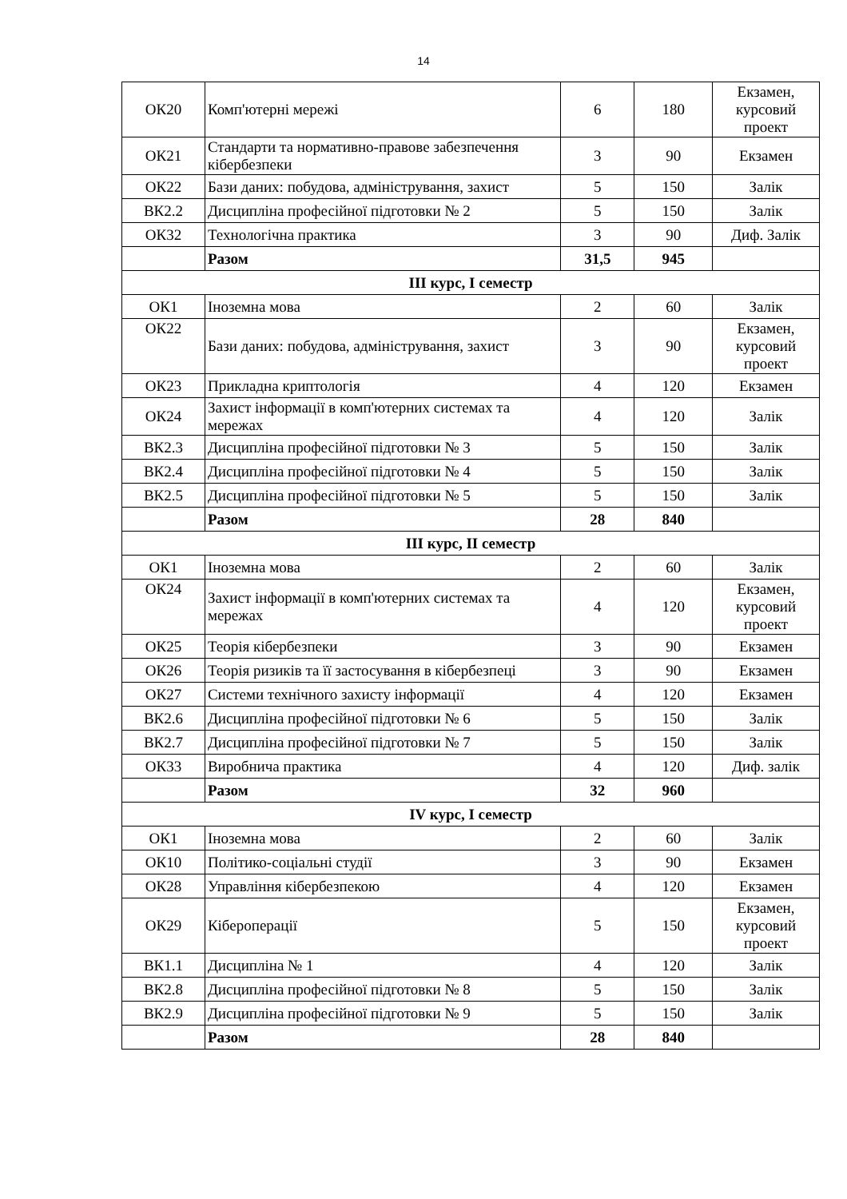14
| ОК20 | Комп'ютерні мережі | 6 | 180 | Екзамен, курсовий проект |
| ОК21 | Стандарти та нормативно-правове забезпечення кібербезпеки | 3 | 90 | Екзамен |
| ОК22 | Бази даних: побудова, адміністрування, захист | 5 | 150 | Залік |
| ВК2.2 | Дисципліна професійної підготовки № 2 | 5 | 150 | Залік |
| ОК32 | Технологічна практика | 3 | 90 | Диф. Залік |
| | Разом | 31,5 | 945 | |
| ІІІ курс, І семестр | | | | |
| ОК1 | Іноземна мова | 2 | 60 | Залік |
| ОК22 | Бази даних: побудова, адміністрування, захист | 3 | 90 | Екзамен, курсовий проект |
| ОК23 | Прикладна криптологія | 4 | 120 | Екзамен |
| ОК24 | Захист інформації в комп'ютерних системах та мережах | 4 | 120 | Залік |
| ВК2.3 | Дисципліна професійної підготовки № 3 | 5 | 150 | Залік |
| ВК2.4 | Дисципліна професійної підготовки № 4 | 5 | 150 | Залік |
| ВК2.5 | Дисципліна професійної підготовки № 5 | 5 | 150 | Залік |
| | Разом | 28 | 840 | |
| ІІІ курс, ІІ семестр | | | | |
| ОК1 | Іноземна мова | 2 | 60 | Залік |
| ОК24 | Захист інформації в комп'ютерних системах та мережах | 4 | 120 | Екзамен, курсовий проект |
| ОК25 | Теорія кібербезпеки | 3 | 90 | Екзамен |
| ОК26 | Теорія ризиків та її застосування в кібербезпеці | 3 | 90 | Екзамен |
| ОК27 | Системи технічного захисту інформації | 4 | 120 | Екзамен |
| ВК2.6 | Дисципліна професійної підготовки № 6 | 5 | 150 | Залік |
| ВК2.7 | Дисципліна професійної підготовки № 7 | 5 | 150 | Залік |
| ОК33 | Виробнича практика | 4 | 120 | Диф. залік |
| | Разом | 32 | 960 | |
| IV курс, І семестр | | | | |
| ОК1 | Іноземна мова | 2 | 60 | Залік |
| ОК10 | Політико-соціальні студії | 3 | 90 | Екзамен |
| ОК28 | Управління кібербезпекою | 4 | 120 | Екзамен |
| ОК29 | Кібероперації | 5 | 150 | Екзамен, курсовий проект |
| ВК1.1 | Дисципліна № 1 | 4 | 120 | Залік |
| ВК2.8 | Дисципліна професійної підготовки № 8 | 5 | 150 | Залік |
| ВК2.9 | Дисципліна професійної підготовки № 9 | 5 | 150 | Залік |
| | Разом | 28 | 840 | |